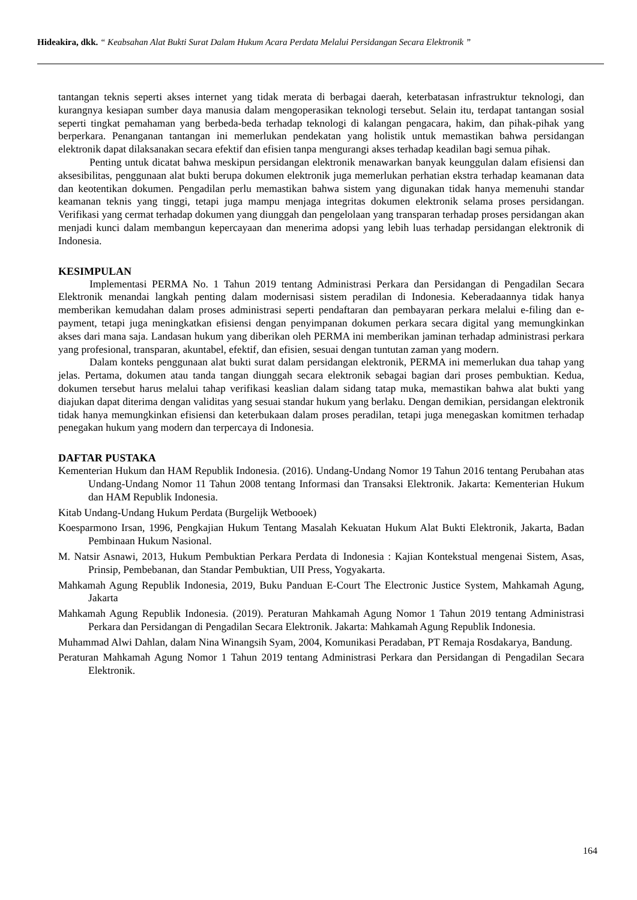Hideakira, dkk. “ Keabsahan Alat Bukti Surat Dalam Hukum Acara Perdata Melalui Persidangan Secara Elektronik ”
tantangan teknis seperti akses internet yang tidak merata di berbagai daerah, keterbatasan infrastruktur teknologi, dan kurangnya kesiapan sumber daya manusia dalam mengoperasikan teknologi tersebut. Selain itu, terdapat tantangan sosial seperti tingkat pemahaman yang berbeda-beda terhadap teknologi di kalangan pengacara, hakim, dan pihak-pihak yang berperkara. Penanganan tantangan ini memerlukan pendekatan yang holistik untuk memastikan bahwa persidangan elektronik dapat dilaksanakan secara efektif dan efisien tanpa mengurangi akses terhadap keadilan bagi semua pihak.
Penting untuk dicatat bahwa meskipun persidangan elektronik menawarkan banyak keunggulan dalam efisiensi dan aksesibilitas, penggunaan alat bukti berupa dokumen elektronik juga memerlukan perhatian ekstra terhadap keamanan data dan keotentikan dokumen. Pengadilan perlu memastikan bahwa sistem yang digunakan tidak hanya memenuhi standar keamanan teknis yang tinggi, tetapi juga mampu menjaga integritas dokumen elektronik selama proses persidangan. Verifikasi yang cermat terhadap dokumen yang diunggah dan pengelolaan yang transparan terhadap proses persidangan akan menjadi kunci dalam membangun kepercayaan dan menerima adopsi yang lebih luas terhadap persidangan elektronik di Indonesia.
KESIMPULAN
Implementasi PERMA No. 1 Tahun 2019 tentang Administrasi Perkara dan Persidangan di Pengadilan Secara Elektronik menandai langkah penting dalam modernisasi sistem peradilan di Indonesia. Keberadaannya tidak hanya memberikan kemudahan dalam proses administrasi seperti pendaftaran dan pembayaran perkara melalui e-filing dan e-payment, tetapi juga meningkatkan efisiensi dengan penyimpanan dokumen perkara secara digital yang memungkinkan akses dari mana saja. Landasan hukum yang diberikan oleh PERMA ini memberikan jaminan terhadap administrasi perkara yang profesional, transparan, akuntabel, efektif, dan efisien, sesuai dengan tuntutan zaman yang modern.
Dalam konteks penggunaan alat bukti surat dalam persidangan elektronik, PERMA ini memerlukan dua tahap yang jelas. Pertama, dokumen atau tanda tangan diunggah secara elektronik sebagai bagian dari proses pembuktian. Kedua, dokumen tersebut harus melalui tahap verifikasi keaslian dalam sidang tatap muka, memastikan bahwa alat bukti yang diajukan dapat diterima dengan validitas yang sesuai standar hukum yang berlaku. Dengan demikian, persidangan elektronik tidak hanya memungkinkan efisiensi dan keterbukaan dalam proses peradilan, tetapi juga menegaskan komitmen terhadap penegakan hukum yang modern dan terpercaya di Indonesia.
DAFTAR PUSTAKA
Kementerian Hukum dan HAM Republik Indonesia. (2016). Undang-Undang Nomor 19 Tahun 2016 tentang Perubahan atas Undang-Undang Nomor 11 Tahun 2008 tentang Informasi dan Transaksi Elektronik. Jakarta: Kementerian Hukum dan HAM Republik Indonesia.
Kitab Undang-Undang Hukum Perdata (Burgelijk Wetbooek)
Koesparmono Irsan, 1996, Pengkajian Hukum Tentang Masalah Kekuatan Hukum Alat Bukti Elektronik, Jakarta, Badan Pembinaan Hukum Nasional.
M. Natsir Asnawi, 2013, Hukum Pembuktian Perkara Perdata di Indonesia : Kajian Kontekstual mengenai Sistem, Asas, Prinsip, Pembebanan, dan Standar Pembuktian, UII Press, Yogyakarta.
Mahkamah Agung Republik Indonesia, 2019, Buku Panduan E-Court The Electronic Justice System, Mahkamah Agung, Jakarta
Mahkamah Agung Republik Indonesia. (2019). Peraturan Mahkamah Agung Nomor 1 Tahun 2019 tentang Administrasi Perkara dan Persidangan di Pengadilan Secara Elektronik. Jakarta: Mahkamah Agung Republik Indonesia.
Muhammad Alwi Dahlan, dalam Nina Winangsih Syam, 2004, Komunikasi Peradaban, PT Remaja Rosdakarya, Bandung.
Peraturan Mahkamah Agung Nomor 1 Tahun 2019 tentang Administrasi Perkara dan Persidangan di Pengadilan Secara Elektronik.
164